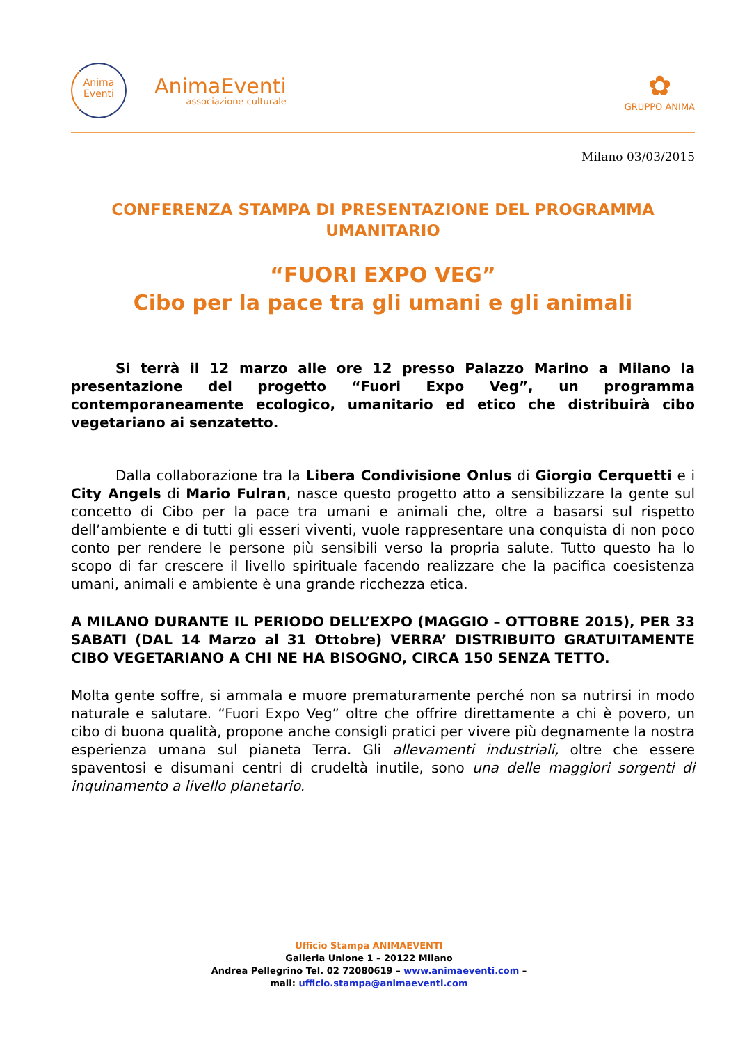Anima
Eventi
AnimaEventi
associazione culturale
✿
GRUPPO ANIMA
Milano 03/03/2015
CONFERENZA STAMPA DI PRESENTAZIONE DEL PROGRAMMA UMANITARIO
“FUORI EXPO VEG”
Cibo per la pace tra gli umani e gli animali
Si terrà il 12 marzo alle ore 12 presso Palazzo Marino a Milano la presentazione del progetto “Fuori Expo Veg”, un programma contemporaneamente ecologico, umanitario ed etico che distribuirà cibo vegetariano ai senzatetto.
Dalla collaborazione tra la Libera Condivisione Onlus di Giorgio Cerquetti e i City Angels di Mario Fulran, nasce questo progetto atto a sensibilizzare la gente sul concetto di Cibo per la pace tra umani e animali che, oltre a basarsi sul rispetto dell’ambiente e di tutti gli esseri viventi, vuole rappresentare una conquista di non poco conto per rendere le persone più sensibili verso la propria salute. Tutto questo ha lo scopo di far crescere il livello spirituale facendo realizzare che la pacifica coesistenza umani, animali e ambiente è una grande ricchezza etica.
A MILANO DURANTE IL PERIODO DELL’EXPO (MAGGIO – OTTOBRE 2015), PER 33 SABATI (DAL 14 Marzo al 31 Ottobre) VERRA’ DISTRIBUITO GRATUITAMENTE CIBO VEGETARIANO A CHI NE HA BISOGNO, CIRCA 150 SENZA TETTO.
Molta gente soffre, si ammala e muore prematuramente perché non sa nutrirsi in modo naturale e salutare. “Fuori Expo Veg” oltre che offrire direttamente a chi è povero, un cibo di buona qualità, propone anche consigli pratici per vivere più degnamente la nostra esperienza umana sul pianeta Terra. Gli allevamenti industriali, oltre che essere spaventosi e disumani centri di crudeltà inutile, sono una delle maggiori sorgenti di inquinamento a livello planetario.
Ufficio Stampa ANIMAEVENTI
Galleria Unione 1 – 20122 Milano
Andrea Pellegrino Tel. 02 72080619 – www.animaeventi.com –
mail: ufficio.stampa@animaeventi.com